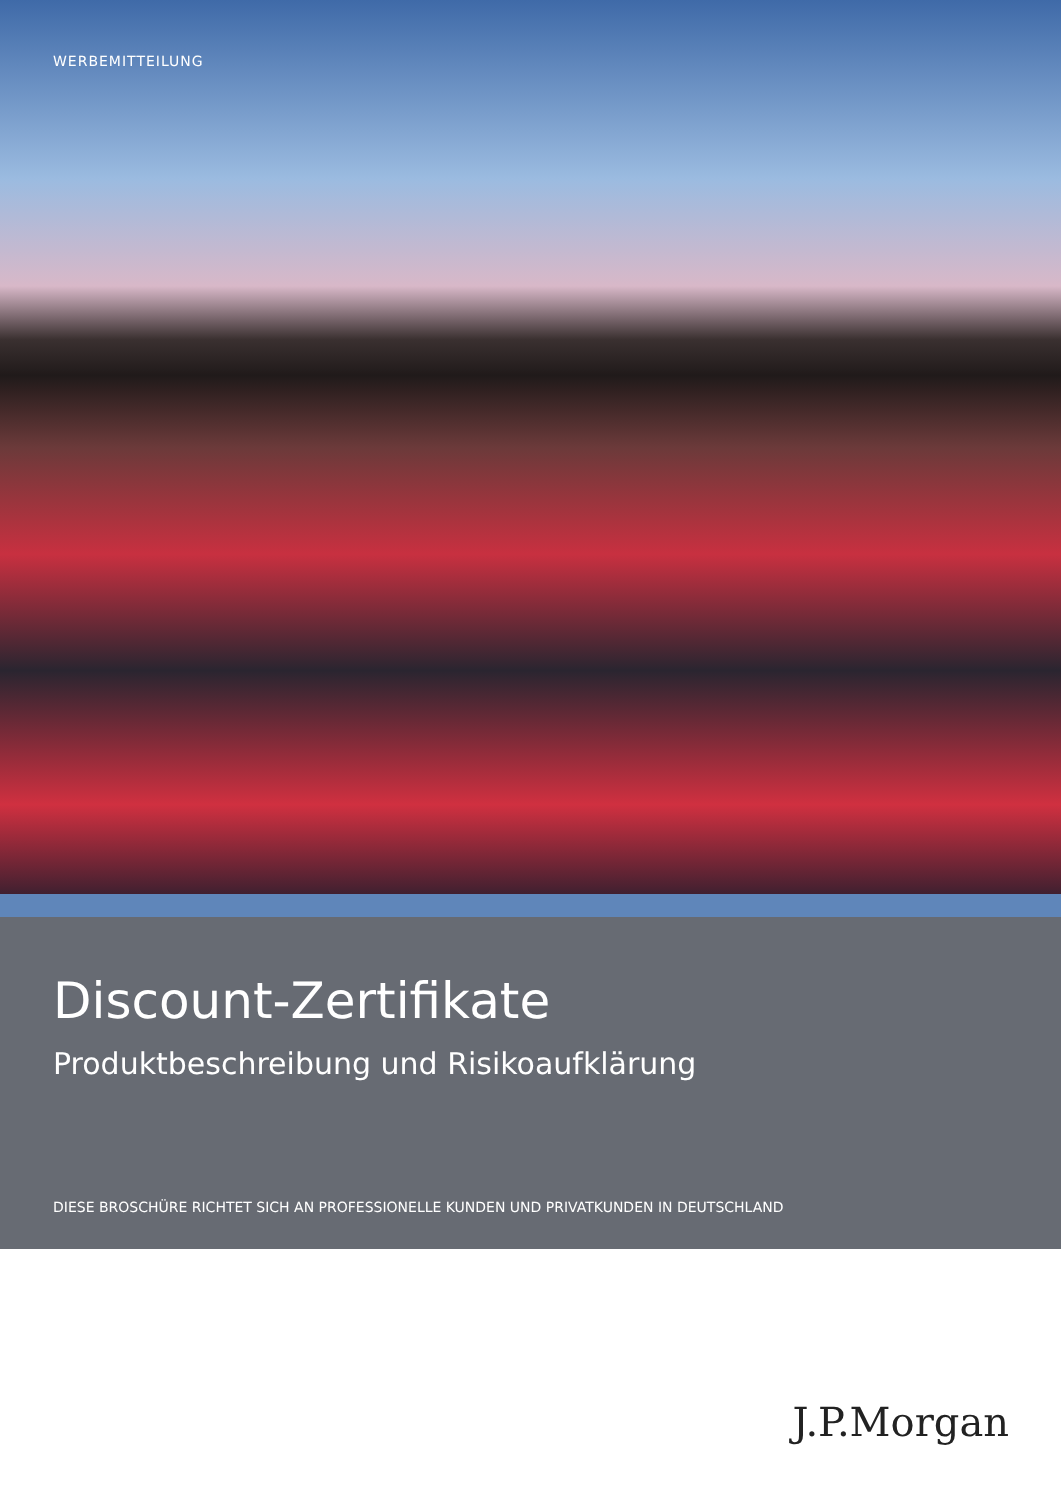WERBEMITTEILUNG
Discount-Zertifikate
Produktbeschreibung und Risikoaufklärung
DIESE BROSCHÜRE RICHTET SICH AN PROFESSIONELLE KUNDEN UND PRIVATKUNDEN IN DEUTSCHLAND
J.P.Morgan